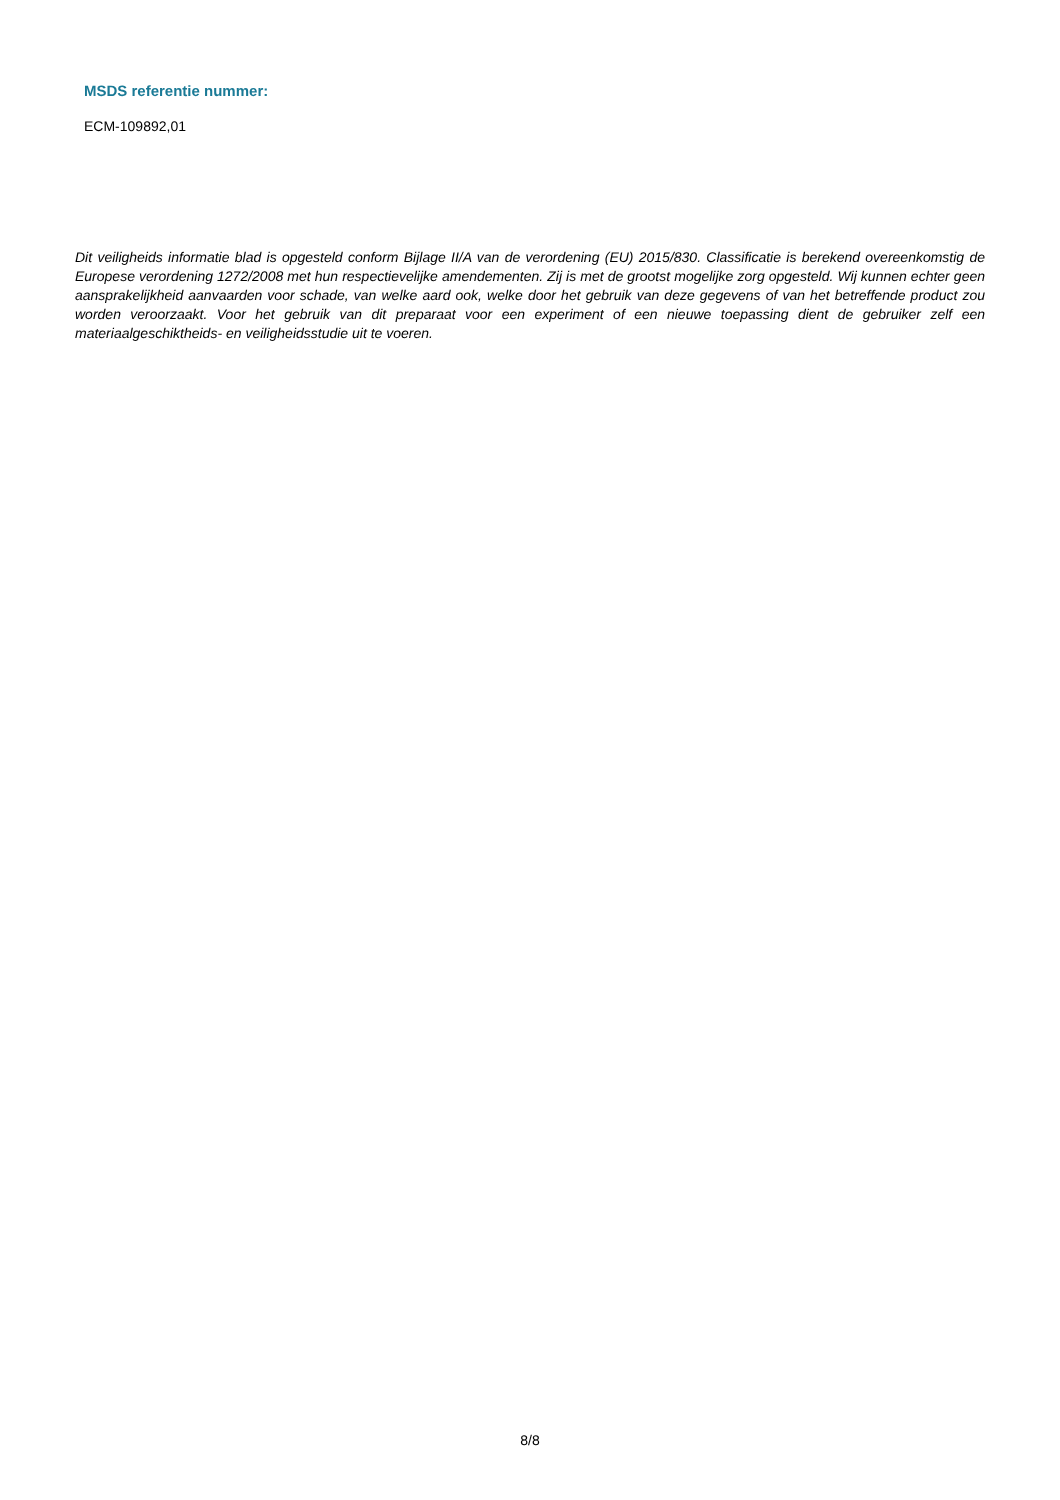MSDS referentie nummer:
ECM-109892,01
Dit veiligheids informatie blad is opgesteld conform Bijlage II/A van de verordening (EU) 2015/830. Classificatie is berekend overeenkomstig de Europese verordening 1272/2008 met hun respectievelijke amendementen. Zij is met de grootst mogelijke zorg opgesteld. Wij kunnen echter geen aansprakelijkheid aanvaarden voor schade, van welke aard ook, welke door het gebruik van deze gegevens of van het betreffende product zou worden veroorzaakt. Voor het gebruik van dit preparaat voor een experiment of een nieuwe toepassing dient de gebruiker zelf een materiaalgeschiktheids- en veiligheidsstudie uit te voeren.
8/8